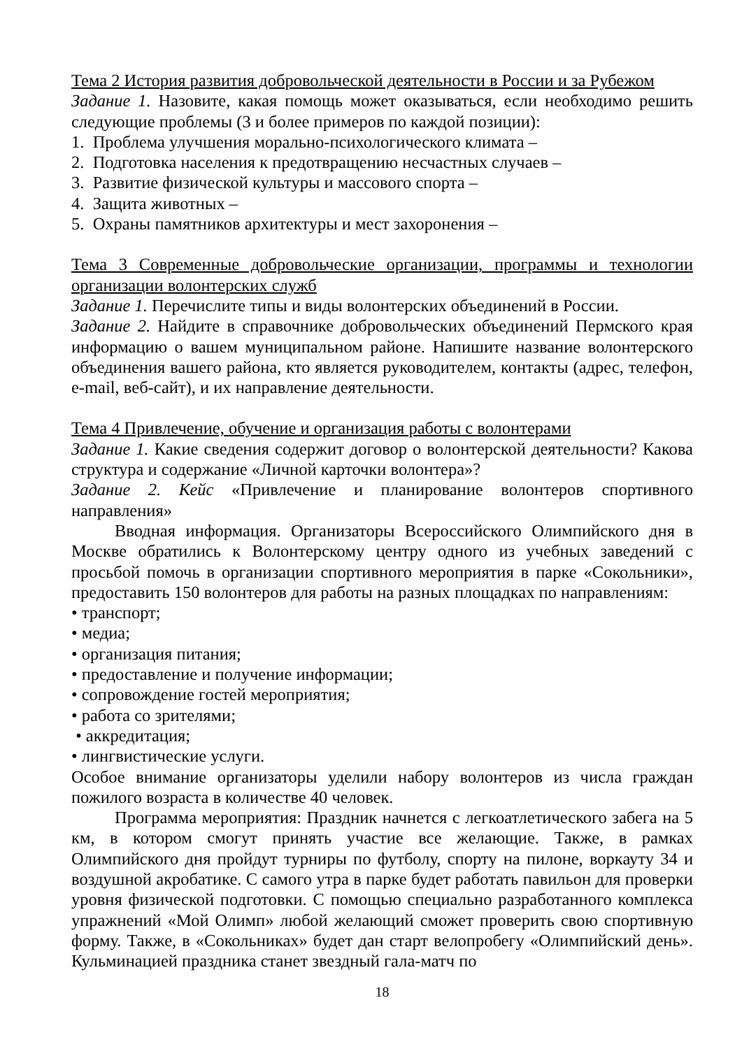Тема 2 История развития добровольческой деятельности в России и за Рубежом
Задание 1. Назовите, какая помощь может оказываться, если необходимо решить следующие проблемы (3 и более примеров по каждой позиции):
1. Проблема улучшения морально-психологического климата –
2. Подготовка населения к предотвращению несчастных случаев –
3. Развитие физической культуры и массового спорта –
4. Защита животных –
5. Охраны памятников архитектуры и мест захоронения –
Тема 3 Современные добровольческие организации, программы и технологии организации волонтерских служб
Задание 1. Перечислите типы и виды волонтерских объединений в России.
Задание 2. Найдите в справочнике добровольческих объединений Пермского края информацию о вашем муниципальном районе. Напишите название волонтерского объединения вашего района, кто является руководителем, контакты (адрес, телефон, e-mail, веб-сайт), и их направление деятельности.
Тема 4 Привлечение, обучение и организация работы с волонтерами
Задание 1. Какие сведения содержит договор о волонтерской деятельности? Какова структура и содержание «Личной карточки волонтера»?
Задание 2. Кейс «Привлечение и планирование волонтеров спортивного направления»
Вводная информация. Организаторы Всероссийского Олимпийского дня в Москве обратились к Волонтерскому центру одного из учебных заведений с просьбой помочь в организации спортивного мероприятия в парке «Сокольники», предоставить 150 волонтеров для работы на разных площадках по направлениям:
• транспорт;
• медиа;
• организация питания;
• предоставление и получение информации;
• сопровождение гостей мероприятия;
• работа со зрителями;
• аккредитация;
• лингвистические услуги.
Особое внимание организаторы уделили набору волонтеров из числа граждан пожилого возраста в количестве 40 человек.
Программа мероприятия: Праздник начнется с легкоатлетического забега на 5 км, в котором смогут принять участие все желающие. Также, в рамках Олимпийского дня пройдут турниры по футболу, спорту на пилоне, воркауту 34 и воздушной акробатике. С самого утра в парке будет работать павильон для проверки уровня физической подготовки. С помощью специально разработанного комплекса упражнений «Мой Олимп» любой желающий сможет проверить свою спортивную форму. Также, в «Сокольниках» будет дан старт велопробегу «Олимпийский день». Кульминацией праздника станет звездный гала-матч по
18